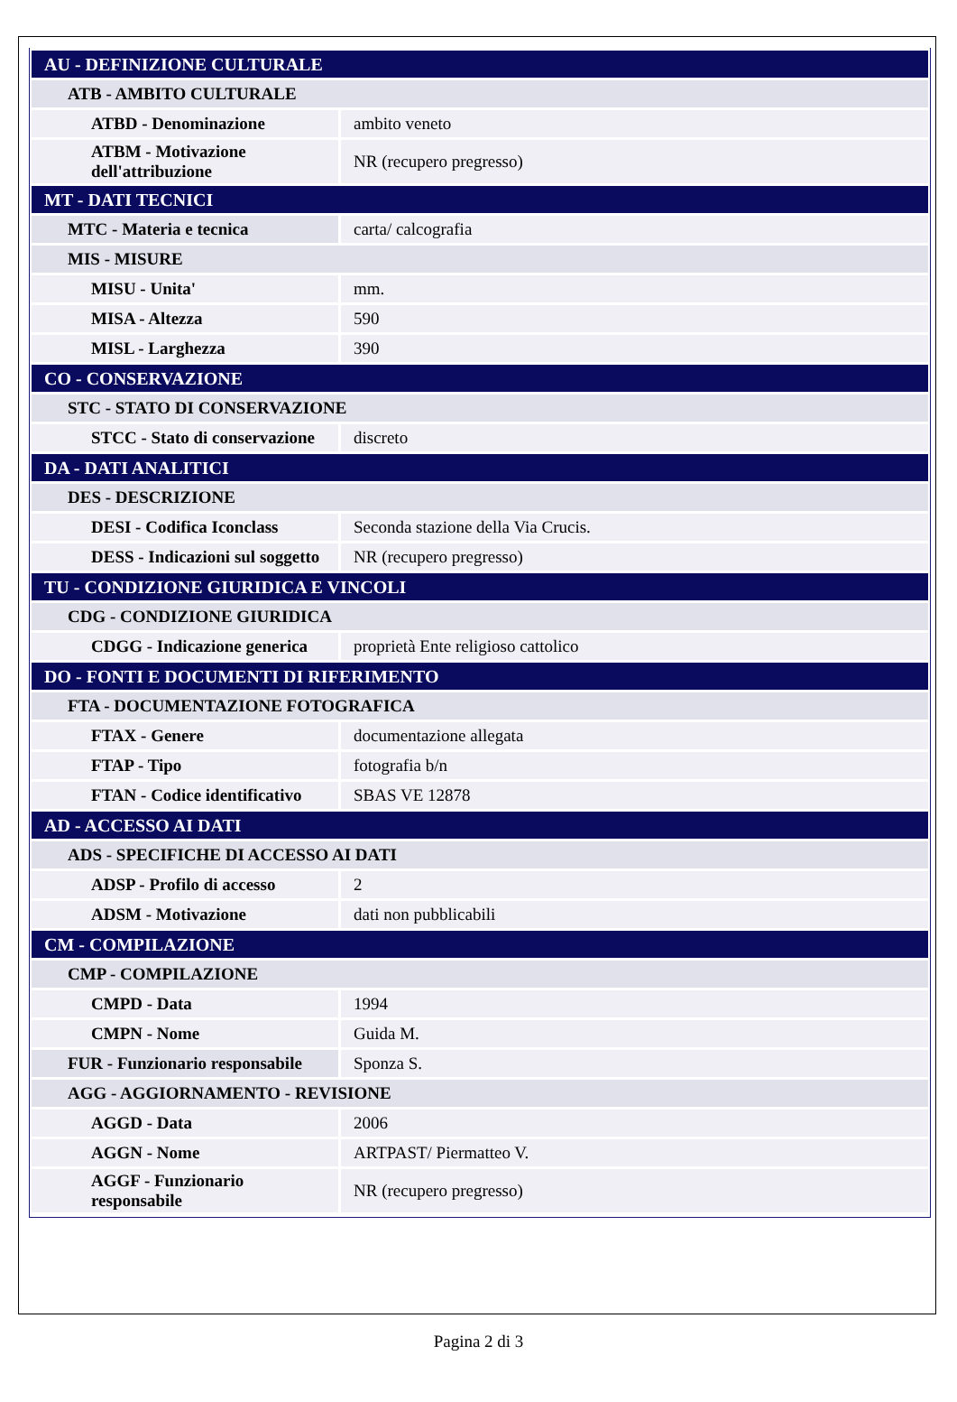| AU - DEFINIZIONE CULTURALE | |
| ATB - AMBITO CULTURALE | |
| ATBD - Denominazione | ambito veneto |
| ATBM - Motivazione dell'attribuzione | NR (recupero pregresso) |
| MT - DATI TECNICI | |
| MTC - Materia e tecnica | carta/ calcografia |
| MIS - MISURE | |
| MISU - Unita' | mm. |
| MISA - Altezza | 590 |
| MISL - Larghezza | 390 |
| CO - CONSERVAZIONE | |
| STC - STATO DI CONSERVAZIONE | |
| STCC - Stato di conservazione | discreto |
| DA - DATI ANALITICI | |
| DES - DESCRIZIONE | |
| DESI - Codifica Iconclass | Seconda stazione della Via Crucis. |
| DESS - Indicazioni sul soggetto | NR (recupero pregresso) |
| TU - CONDIZIONE GIURIDICA E VINCOLI | |
| CDG - CONDIZIONE GIURIDICA | |
| CDGG - Indicazione generica | proprietà Ente religioso cattolico |
| DO - FONTI E DOCUMENTI DI RIFERIMENTO | |
| FTA - DOCUMENTAZIONE FOTOGRAFICA | |
| FTAX - Genere | documentazione allegata |
| FTAP - Tipo | fotografia b/n |
| FTAN - Codice identificativo | SBAS VE 12878 |
| AD - ACCESSO AI DATI | |
| ADS - SPECIFICHE DI ACCESSO AI DATI | |
| ADSP - Profilo di accesso | 2 |
| ADSM - Motivazione | dati non pubblicabili |
| CM - COMPILAZIONE | |
| CMP - COMPILAZIONE | |
| CMPD - Data | 1994 |
| CMPN - Nome | Guida M. |
| FUR - Funzionario responsabile | Sponza S. |
| AGG - AGGIORNAMENTO - REVISIONE | |
| AGGD - Data | 2006 |
| AGGN - Nome | ARTPAST/ Piermatteo V. |
| AGGF - Funzionario responsabile | NR (recupero pregresso) |
Pagina 2 di 3